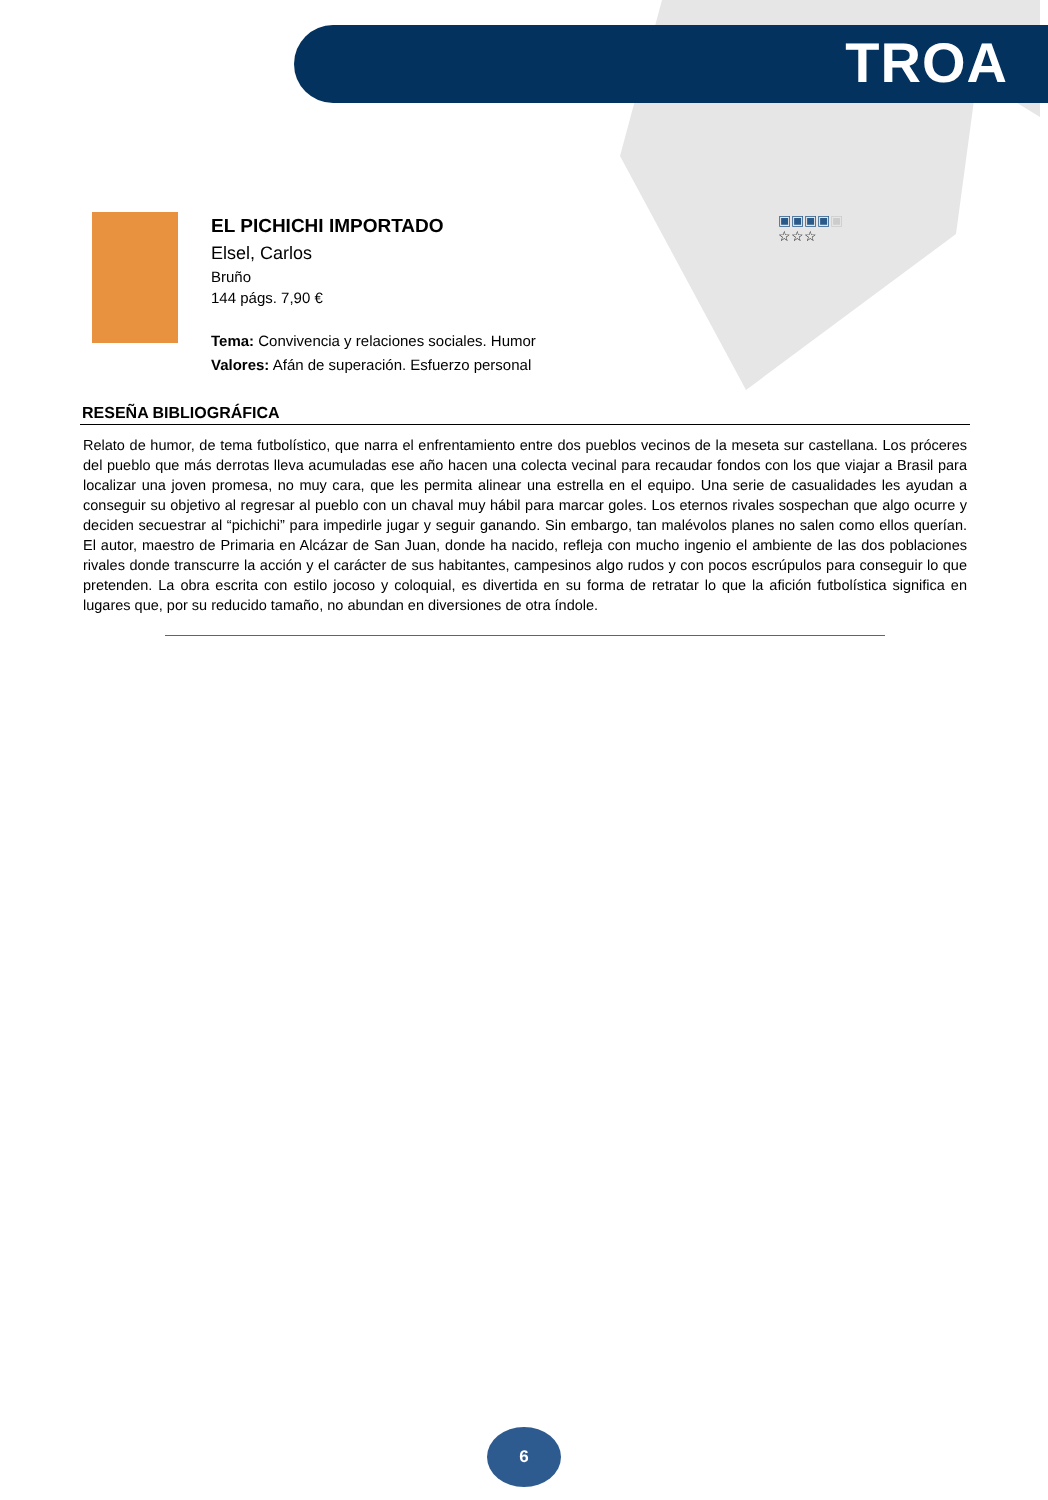TROA
EL PICHICHI IMPORTADO
Elsel, Carlos
Bruño
144 págs. 7,90 €
Tema: Convivencia y relaciones sociales. Humor
Valores: Afán de superación. Esfuerzo personal
▣▣▣▣▣
☆☆☆
RESEÑA BIBLIOGRÁFICA
Relato de humor, de tema futbolístico, que narra el enfrentamiento entre dos pueblos vecinos de la meseta sur castellana. Los próceres del pueblo que más derrotas lleva acumuladas ese año hacen una colecta vecinal para recaudar fondos con los que viajar a Brasil para localizar una joven promesa, no muy cara, que les permita alinear una estrella en el equipo. Una serie de casualidades les ayudan a conseguir su objetivo al regresar al pueblo con un chaval muy hábil para marcar goles. Los eternos rivales sospechan que algo ocurre y deciden secuestrar al “pichichi” para impedirle jugar y seguir ganando. Sin embargo, tan malévolos planes no salen como ellos querían. El autor, maestro de Primaria en Alcázar de San Juan, donde ha nacido, refleja con mucho ingenio el ambiente de las dos poblaciones rivales donde transcurre la acción y el carácter de sus habitantes, campesinos algo rudos y con pocos escrúpulos para conseguir lo que pretenden. La obra escrita con estilo jocoso y coloquial, es divertida en su forma de retratar lo que la afición futbolística significa en lugares que, por su reducido tamaño, no abundan en diversiones de otra índole.
6